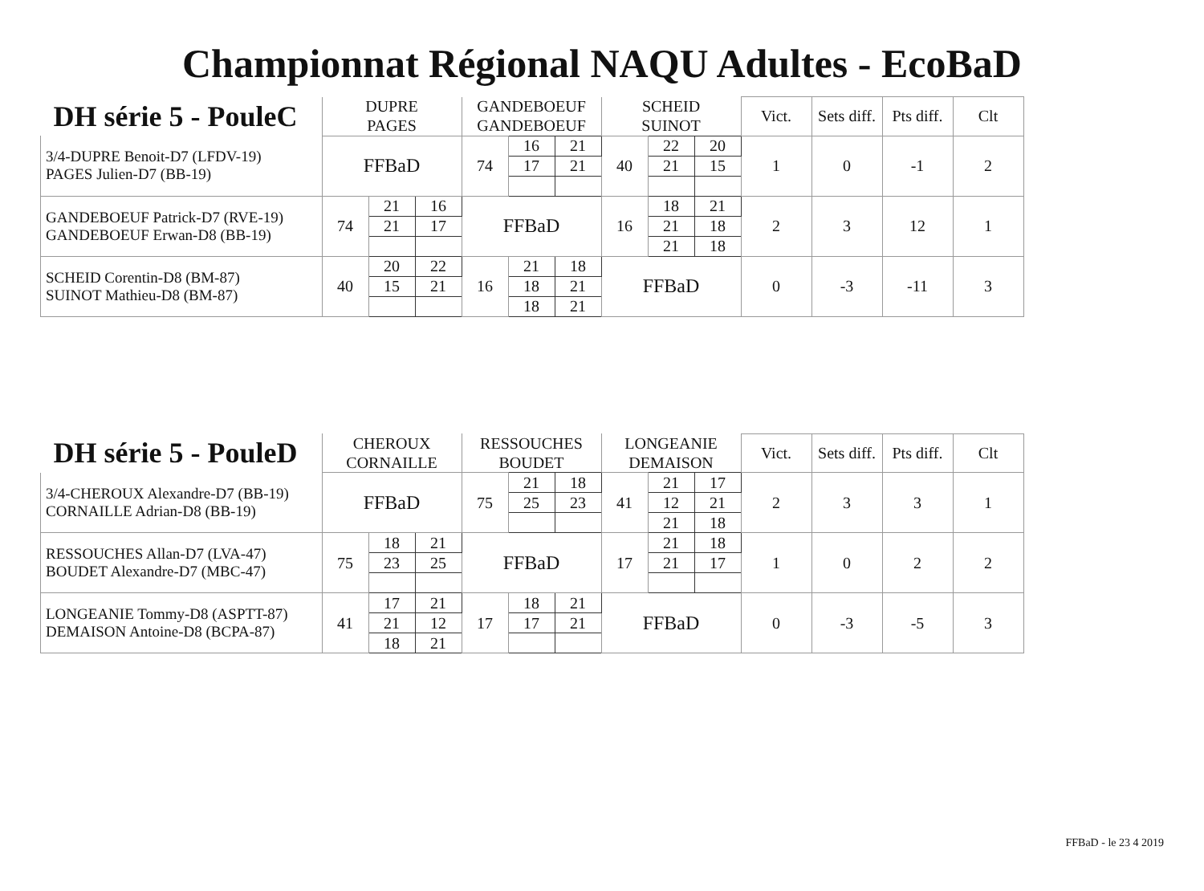Championnat Régional NAQU Adultes - EcoBaD
| DH série 5 - PouleC | DUPRE | | | GANDEBOEUF | | | SCHEID | | | Vict. | Sets diff. | Pts diff. | Clt |
| --- | --- | --- | --- | --- | --- | --- | --- | --- | --- | --- | --- | --- | --- |
| | PAGES | | | GANDEBOEUF | | | SUINOT | | | | | | |
| 3/4-DUPRE Benoit-D7 (LFDV-19) PAGES Julien-D7 (BB-19) | FFBaD | | | 74 | 16 | 21 | 40 | 22 | 20 | 1 | 0 | -1 | 2 |
| | | | | | 17 | 21 | | 21 | 15 | | | | |
| GANDEBOEUF Patrick-D7 (RVE-19) GANDEBOEUF Erwan-D8 (BB-19) | 74 | 21 | 16 | FFBaD | | | 16 | 18 | 21 | 2 | 3 | 12 | 1 |
| | | 21 | 17 | | | | | 21 | 18 | | | | |
| | | | | | | | | 21 | 18 | | | | |
| SCHEID Corentin-D8 (BM-87) SUINOT Mathieu-D8 (BM-87) | 40 | 20 | 22 | 16 | 21 | 18 | FFBaD | | | 0 | -3 | -11 | 3 |
| | | 15 | 21 | | 18 | 21 | | | | | | | |
| | | | | | 18 | 21 | | | | | | | |
| DH série 5 - PouleD | CHEROUX | | | RESSOUCHES | | | LONGEANIE | | | Vict. | Sets diff. | Pts diff. | Clt |
| --- | --- | --- | --- | --- | --- | --- | --- | --- | --- | --- | --- | --- | --- |
| | CORNAILLE | | | BOUDET | | | DEMAISON | | | | | | |
| 3/4-CHEROUX Alexandre-D7 (BB-19) CORNAILLE Adrian-D8 (BB-19) | FFBaD | | | 75 | 21 | 18 | 41 | 21 | 17 | 2 | 3 | 3 | 1 |
| | | | | | 25 | 23 | | 12 | 21 | | | | |
| | | | | | | | | 21 | 18 | | | | |
| RESSOUCHES Allan-D7 (LVA-47) BOUDET Alexandre-D7 (MBC-47) | 75 | 18 | 21 | FFBaD | | | 17 | 21 | 18 | 1 | 0 | 2 | 2 |
| | | 23 | 25 | | | | | 21 | 17 | | | | |
| LONGEANIE Tommy-D8 (ASPTT-87) DEMAISON Antoine-D8 (BCPA-87) | 41 | 17 | 21 | 17 | 18 | 21 | FFBaD | | | 0 | -3 | -5 | 3 |
| | | 21 | 12 | | 17 | 21 | | | | | | | |
| | | 18 | 21 | | | | | | | | | | |
FFBaD - le 23 4 2019